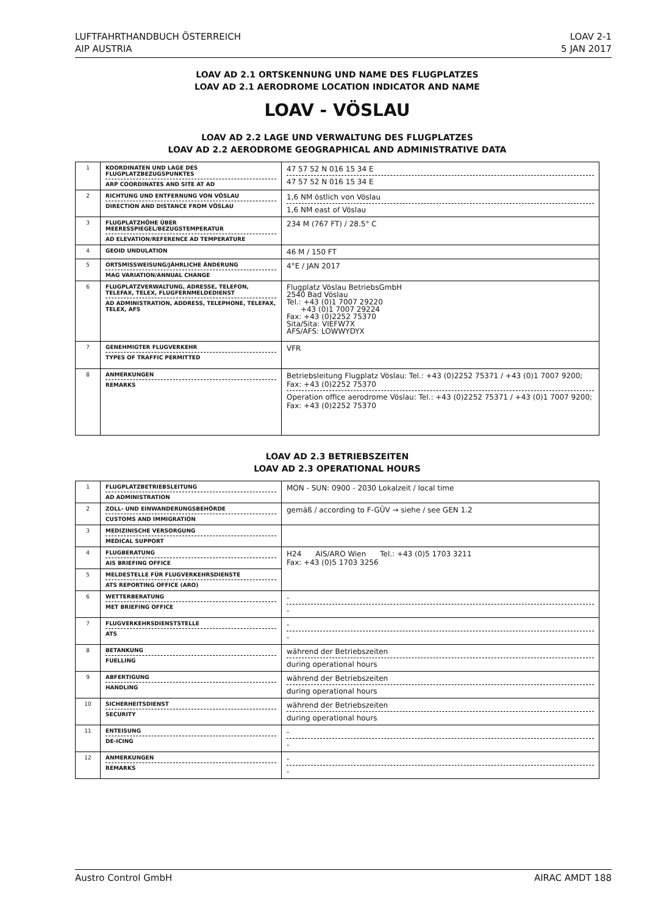LUFTFAHRTHANDBUCH ÖSTERREICH
AIP AUSTRIA
LOAV 2-1
5 JAN 2017
LOAV AD 2.1 ORTSKENNUNG UND NAME DES FLUGPLATZES
LOAV AD 2.1 AERODROME LOCATION INDICATOR AND NAME
LOAV - VÖSLAU
LOAV AD 2.2 LAGE UND VERWALTUNG DES FLUGPLATZES
LOAV AD 2.2 AERODROME GEOGRAPHICAL AND ADMINISTRATIVE DATA
| 1 | KOORDINATEN UND LAGE DES FLUGPLATZBEZUGSPUNKTES ARP COORDINATES AND SITE AT AD | 47 57 52 N 016 15 34 E 47 57 52 N 016 15 34 E |
| 2 | RICHTUNG UND ENTFERNUNG VON VÖSLAU DIRECTION AND DISTANCE FROM VÖSLAU | 1,6 NM östlich von Vöslau 1,6 NM east of Vöslau |
| 3 | FLUGPLATZHÖHE ÜBER MEERESSPIEGEL/BEZUGSTEMPERATUR AD ELEVATION/REFERENCE AD TEMPERATURE | 234 M (767 FT) / 28.5° C |
| 4 | GEOID UNDULATION | 46 M / 150 FT |
| 5 | ORTSMISSWEISUNG/JÄHRLICHE ÄNDERUNG MAG VARIATION/ANNUAL CHANGE | 4°E / JAN 2017 |
| 6 | FLUGPLATZVERWALTUNG, ADRESSE, TELEFON, TELEFAX, TELEX, FLUGFERNMELDEDIENST AD ADMINISTRATION, ADDRESS, TELEPHONE, TELEFAX, TELEX, AFS | Flugplatz Vöslau BetriebsGmbH 2540 Bad Vöslau Tel.: +43 (0)1 7007 29220 +43 (0)1 7007 29224 Fax: +43 (0)2252 75370 Sita/Sita: VIEFW7X AFS/AFS: LOWWYDYX |
| 7 | GENEHMIGTER FLUGVERKEHR TYPES OF TRAFFIC PERMITTED | VFR |
| 8 | ANMERKUNGEN REMARKS | Betriebsleitung Flugplatz Vöslau: Tel.: +43 (0)2252 75371 / +43 (0)1 7007 9200; Fax: +43 (0)2252 75370 Operation office aerodrome Vöslau: Tel.: +43 (0)2252 75371 / +43 (0)1 7007 9200; Fax: +43 (0)2252 75370 |
LOAV AD 2.3 BETRIEBSZEITEN
LOAV AD 2.3 OPERATIONAL HOURS
| 1 | FLUGPLATZBETRIEBSLEITUNG AD ADMINISTRATION | MON - SUN: 0900 - 2030 Lokalzeit / local time |
| 2 | ZOLL- UND EINWANDERUNGSBEHÖRDE CUSTOMS AND IMMIGRATION | gemäß / according to F-GÜV → siehe / see GEN 1.2 |
| 3 | MEDIZINISCHE VERSORGUNG MEDICAL SUPPORT | |
| 4 | FLUGBERATUNG AIS BRIEFING OFFICE | H24 AIS/ARO Wien Tel.: +43 (0)5 1703 3211 Fax: +43 (0)5 1703 3256 |
| 5 | MELDESTELLE FÜR FLUGVERKEHRSDIENSTE ATS REPORTING OFFICE (ARO) | |
| 6 | WETTERBERATUNG MET BRIEFING OFFICE | - - |
| 7 | FLUGVERKEHRSDIENSTSTELLE ATS | - - |
| 8 | BETANKUNG FUELLING | während der Betriebszeiten during operational hours |
| 9 | ABFERTIGUNG HANDLING | während der Betriebszeiten during operational hours |
| 10 | SICHERHEITSDIENST SECURITY | während der Betriebszeiten during operational hours |
| 11 | ENTEISUNG DE-ICING | - - |
| 12 | ANMERKUNGEN REMARKS | - - |
Austro Control GmbH AIRAC AMDT 188